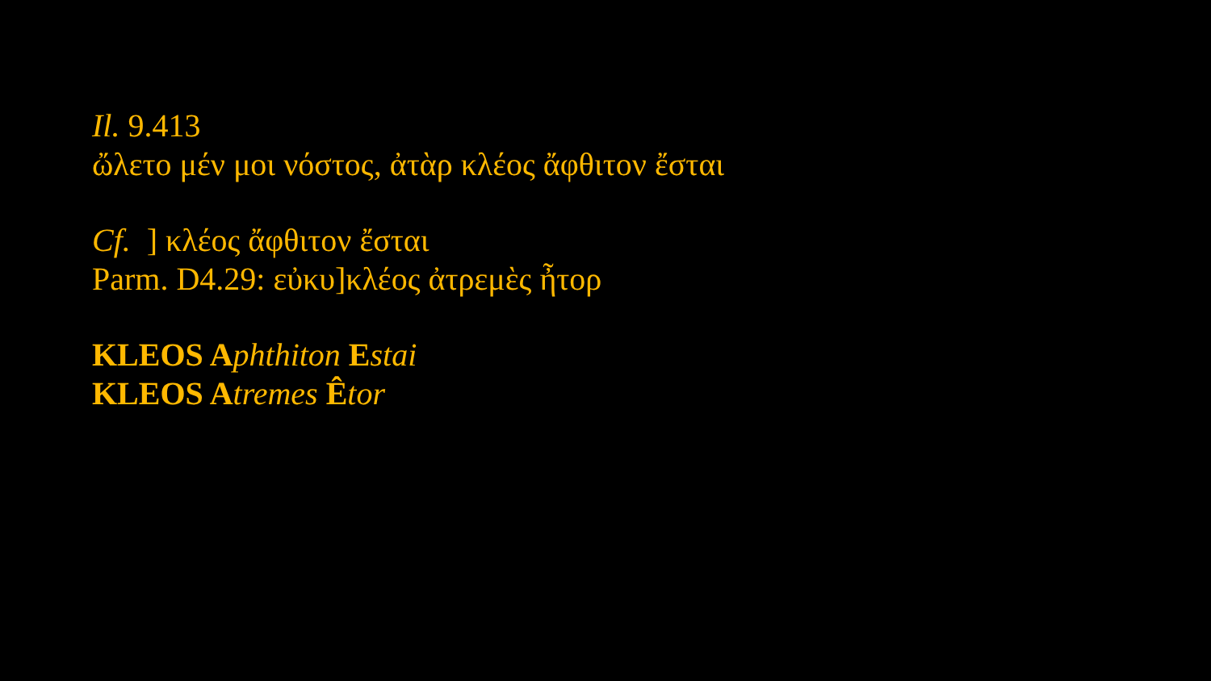Il. 9.413
ὤλετο μέν μοι νόστος, ἀτὰρ κλέος ἄφθιτον ἔσται
Cf. ] κλέος ἄφθιτον ἔσται
Parm. D4.29: εὐκυ]κλέος ἀτρεμὲς ἦτορ
KLEOS A phthiton Estai
KLEOS A tremes Êtor